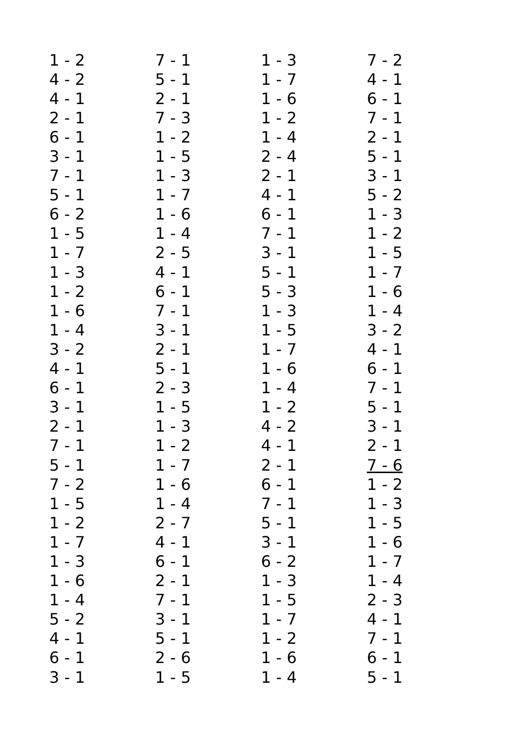| 1 - 2 | 7 - 1 | 1 - 3 | 7 - 2 |
| 4 - 2 | 5 - 1 | 1 - 7 | 4 - 1 |
| 4 - 1 | 2 - 1 | 1 - 6 | 6 - 1 |
| 2 - 1 | 7 - 3 | 1 - 2 | 7 - 1 |
| 6 - 1 | 1 - 2 | 1 - 4 | 2 - 1 |
| 3 - 1 | 1 - 5 | 2 - 4 | 5 - 1 |
| 7 - 1 | 1 - 3 | 2 - 1 | 3 - 1 |
| 5 - 1 | 1 - 7 | 4 - 1 | 5 - 2 |
| 6 - 2 | 1 - 6 | 6 - 1 | 1 - 3 |
| 1 - 5 | 1 - 4 | 7 - 1 | 1 - 2 |
| 1 - 7 | 2 - 5 | 3 - 1 | 1 - 5 |
| 1 - 3 | 4 - 1 | 5 - 1 | 1 - 7 |
| 1 - 2 | 6 - 1 | 5 - 3 | 1 - 6 |
| 1 - 6 | 7 - 1 | 1 - 3 | 1 - 4 |
| 1 - 4 | 3 - 1 | 1 - 5 | 3 - 2 |
| 3 - 2 | 2 - 1 | 1 - 7 | 4 - 1 |
| 4 - 1 | 5 - 1 | 1 - 6 | 6 - 1 |
| 6 - 1 | 2 - 3 | 1 - 4 | 7 - 1 |
| 3 - 1 | 1 - 5 | 1 - 2 | 5 - 1 |
| 2 - 1 | 1 - 3 | 4 - 2 | 3 - 1 |
| 7 - 1 | 1 - 2 | 4 - 1 | 2 - 1 |
| 5 - 1 | 1 - 7 | 2 - 1 | 7 - 6 |
| 7 - 2 | 1 - 6 | 6 - 1 | 1 - 2 |
| 1 - 5 | 1 - 4 | 7 - 1 | 1 - 3 |
| 1 - 2 | 2 - 7 | 5 - 1 | 1 - 5 |
| 1 - 7 | 4 - 1 | 3 - 1 | 1 - 6 |
| 1 - 3 | 6 - 1 | 6 - 2 | 1 - 7 |
| 1 - 6 | 2 - 1 | 1 - 3 | 1 - 4 |
| 1 - 4 | 7 - 1 | 1 - 5 | 2 - 3 |
| 5 - 2 | 3 - 1 | 1 - 7 | 4 - 1 |
| 4 - 1 | 5 - 1 | 1 - 2 | 7 - 1 |
| 6 - 1 | 2 - 6 | 1 - 6 | 6 - 1 |
| 3 - 1 | 1 - 5 | 1 - 4 | 5 - 1 |